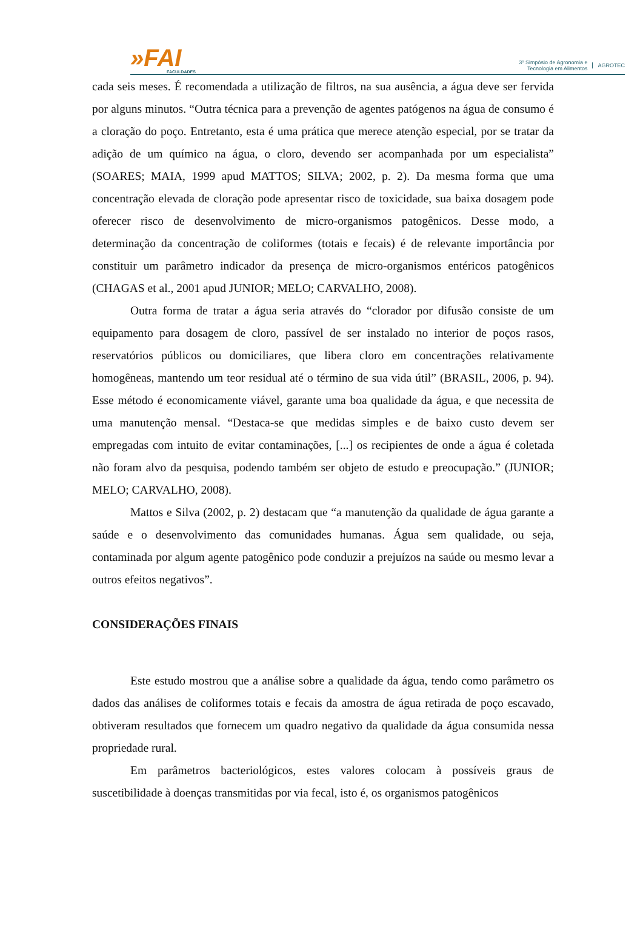»FAI
FACULDADES
3º Simpósio de Agronomia e
Tecnologia em Alimentos
AGROTEC
cada seis meses. É recomendada a utilização de filtros, na sua ausência, a água deve ser fervida por alguns minutos. “Outra técnica para a prevenção de agentes patógenos na água de consumo é a cloração do poço. Entretanto, esta é uma prática que merece atenção especial, por se tratar da adição de um químico na água, o cloro, devendo ser acompanhada por um especialista” (SOARES; MAIA, 1999 apud MATTOS; SILVA; 2002, p. 2). Da mesma forma que uma concentração elevada de cloração pode apresentar risco de toxicidade, sua baixa dosagem pode oferecer risco de desenvolvimento de micro-organismos patogênicos. Desse modo, a determinação da concentração de coliformes (totais e fecais) é de relevante importância por constituir um parâmetro indicador da presença de micro-organismos entéricos patogênicos (CHAGAS et al., 2001 apud JUNIOR; MELO; CARVALHO, 2008).
Outra forma de tratar a água seria através do “clorador por difusão consiste de um equipamento para dosagem de cloro, passível de ser instalado no interior de poços rasos, reservatórios públicos ou domiciliares, que libera cloro em concentrações relativamente homogêneas, mantendo um teor residual até o término de sua vida útil” (BRASIL, 2006, p. 94). Esse método é economicamente viável, garante uma boa qualidade da água, e que necessita de uma manutenção mensal. “Destaca-se que medidas simples e de baixo custo devem ser empregadas com intuito de evitar contaminações, [...] os recipientes de onde a água é coletada não foram alvo da pesquisa, podendo também ser objeto de estudo e preocupação.” (JUNIOR; MELO; CARVALHO, 2008).
Mattos e Silva (2002, p. 2) destacam que “a manutenção da qualidade de água garante a saúde e o desenvolvimento das comunidades humanas. Água sem qualidade, ou seja, contaminada por algum agente patogênico pode conduzir a prejuízos na saúde ou mesmo levar a outros efeitos negativos”.
CONSIDERAÇÕES FINAIS
Este estudo mostrou que a análise sobre a qualidade da água, tendo como parâmetro os dados das análises de coliformes totais e fecais da amostra de água retirada de poço escavado, obtiveram resultados que fornecem um quadro negativo da qualidade da água consumida nessa propriedade rural.
Em parâmetros bacteriológicos, estes valores colocam à possíveis graus de suscetibilidade à doenças transmitidas por via fecal, isto é, os organismos patogênicos